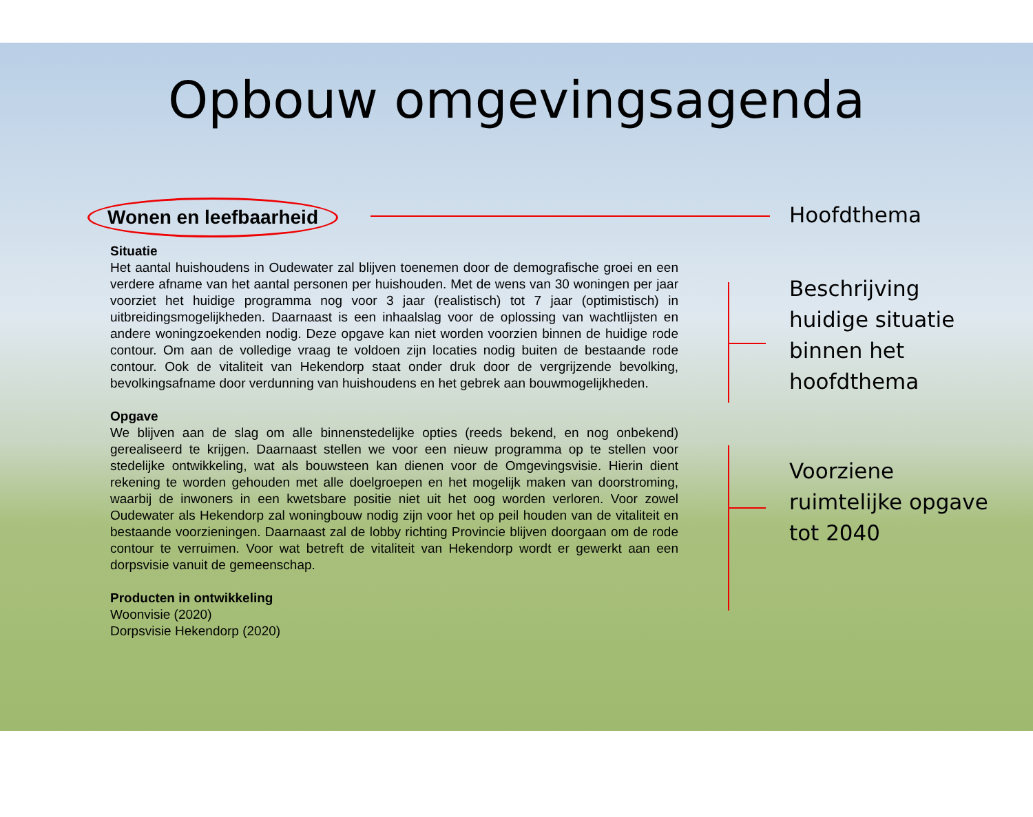Opbouw omgevingsagenda
Wonen en leefbaarheid
Situatie
Het aantal huishoudens in Oudewater zal blijven toenemen door de demografische groei en een verdere afname van het aantal personen per huishouden. Met de wens van 30 woningen per jaar voorziet het huidige programma nog voor 3 jaar (realistisch) tot 7 jaar (optimistisch) in uitbreidingsmogelijkheden. Daarnaast is een inhaalslag voor de oplossing van wachtlijsten en andere woningzoekenden nodig. Deze opgave kan niet worden voorzien binnen de huidige rode contour. Om aan de volledige vraag te voldoen zijn locaties nodig buiten de bestaande rode contour. Ook de vitaliteit van Hekendorp staat onder druk door de vergrijzende bevolking, bevolkingsafname door verdunning van huishoudens en het gebrek aan bouwmogelijkheden.
Opgave
We blijven aan de slag om alle binnenstedelijke opties (reeds bekend, en nog onbekend) gerealiseerd te krijgen. Daarnaast stellen we voor een nieuw programma op te stellen voor stedelijke ontwikkeling, wat als bouwsteen kan dienen voor de Omgevingsvisie. Hierin dient rekening te worden gehouden met alle doelgroepen en het mogelijk maken van doorstroming, waarbij de inwoners in een kwetsbare positie niet uit het oog worden verloren. Voor zowel Oudewater als Hekendorp zal woningbouw nodig zijn voor het op peil houden van de vitaliteit en bestaande voorzieningen. Daarnaast zal de lobby richting Provincie blijven doorgaan om de rode contour te verruimen. Voor wat betreft de vitaliteit van Hekendorp wordt er gewerkt aan een dorpsvisie vanuit de gemeenschap.
Producten in ontwikkeling
Woonvisie (2020)
Dorpsvisie Hekendorp (2020)
Hoofdthema
Beschrijving
huidige situatie
binnen het
hoofdthema
Voorziene
ruimtelijke opgave
tot 2040